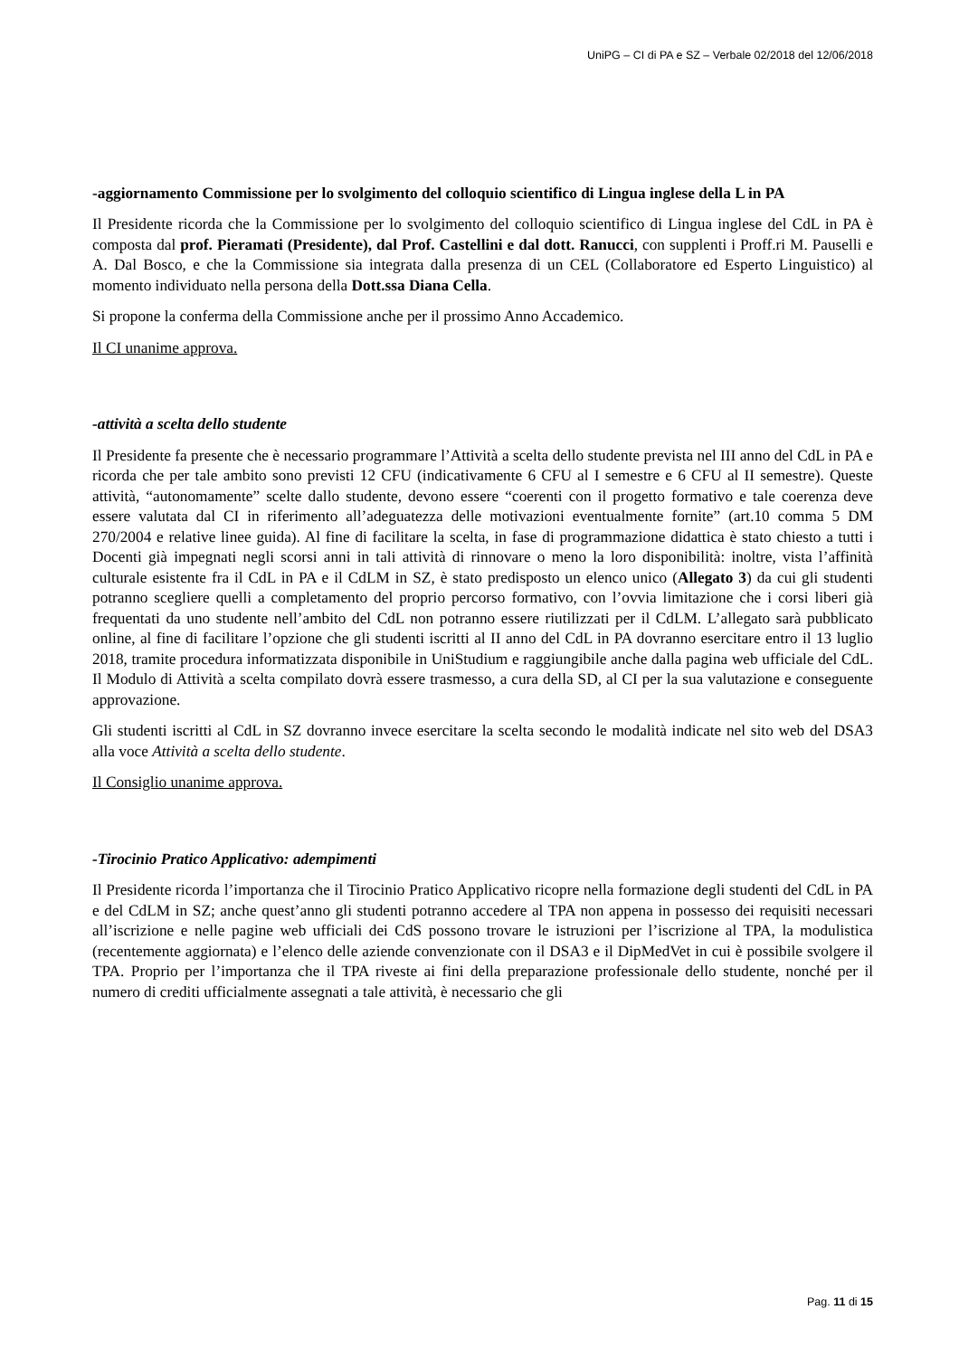UniPG – CI di PA e SZ – Verbale 02/2018 del 12/06/2018
-aggiornamento Commissione per lo svolgimento del colloquio scientifico di Lingua inglese della L in PA
Il Presidente ricorda che la Commissione per lo svolgimento del colloquio scientifico di Lingua inglese del CdL in PA è composta dal prof. Pieramati (Presidente), dal Prof. Castellini e dal dott. Ranucci, con supplenti i Proff.ri M. Pauselli e A. Dal Bosco, e che la Commissione sia integrata dalla presenza di un CEL (Collaboratore ed Esperto Linguistico) al momento individuato nella persona della Dott.ssa Diana Cella.
Si propone la conferma della Commissione anche per il prossimo Anno Accademico.
Il CI unanime approva.
-attività a scelta dello studente
Il Presidente fa presente che è necessario programmare l’Attività a scelta dello studente prevista nel III anno del CdL in PA e ricorda che per tale ambito sono previsti 12 CFU (indicativamente 6 CFU al I semestre e 6 CFU al II semestre). Queste attività, “autonomamente” scelte dallo studente, devono essere “coerenti con il progetto formativo e tale coerenza deve essere valutata dal CI in riferimento all’adeguatezza delle motivazioni eventualmente fornite” (art.10 comma 5 DM 270/2004 e relative linee guida). Al fine di facilitare la scelta, in fase di programmazione didattica è stato chiesto a tutti i Docenti già impegnati negli scorsi anni in tali attività di rinnovare o meno la loro disponibilità: inoltre, vista l’affinità culturale esistente fra il CdL in PA e il CdLM in SZ, è stato predisposto un elenco unico (Allegato 3) da cui gli studenti potranno scegliere quelli a completamento del proprio percorso formativo, con l’ovvia limitazione che i corsi liberi già frequentati da uno studente nell’ambito del CdL non potranno essere riutilizzati per il CdLM. L’allegato sarà pubblicato online, al fine di facilitare l’opzione che gli studenti iscritti al II anno del CdL in PA dovranno esercitare entro il 13 luglio 2018, tramite procedura informatizzata disponibile in UniStudium e raggiungibile anche dalla pagina web ufficiale del CdL. Il Modulo di Attività a scelta compilato dovrà essere trasmesso, a cura della SD, al CI per la sua valutazione e conseguente approvazione.
Gli studenti iscritti al CdL in SZ dovranno invece esercitare la scelta secondo le modalità indicate nel sito web del DSA3 alla voce Attività a scelta dello studente.
Il Consiglio unanime approva.
-Tirocinio Pratico Applicativo: adempimenti
Il Presidente ricorda l’importanza che il Tirocinio Pratico Applicativo ricopre nella formazione degli studenti del CdL in PA e del CdLM in SZ; anche quest’anno gli studenti potranno accedere al TPA non appena in possesso dei requisiti necessari all’iscrizione e nelle pagine web ufficiali dei CdS possono trovare le istruzioni per l’iscrizione al TPA, la modulistica (recentemente aggiornata) e l’elenco delle aziende convenzionate con il DSA3 e il DipMedVet in cui è possibile svolgere il TPA. Proprio per l’importanza che il TPA riveste ai fini della preparazione professionale dello studente, nonché per il numero di crediti ufficialmente assegnati a tale attività, è necessario che gli
Pag. 11 di 15